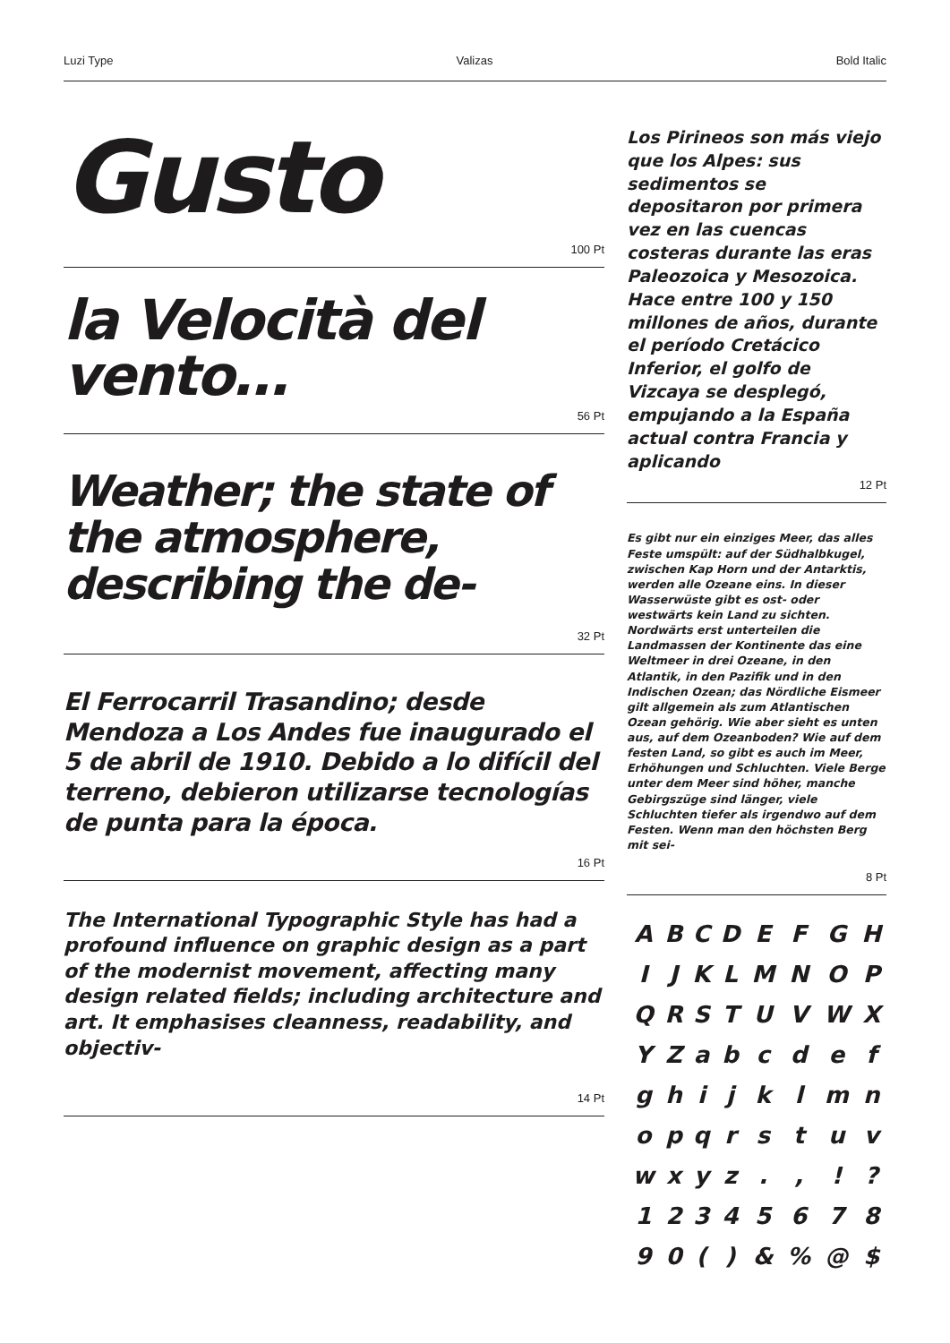Luzi Type Valizas Bold Italic
Gusto
100 Pt
la Velocità del vento…
56 Pt
Weather; the state of the atmosphere, describing the de-
32 Pt
El Ferrocarril Trasandino; desde Mendoza a Los Andes fue inaugurado el 5 de abril de 1910. Debido a lo difícil del terreno, debieron utilizarse tecnologías de punta para la época.
16 Pt
The International Typographic Style has had a profound influence on graphic design as a part of the modernist movement, affecting many design related fields; including architecture and art. It emphasises cleanness, readability, and objectiv-
14 Pt
Los Pirineos son más viejo que los Alpes: sus sedimentos se depositaron por primera vez en las cuencas costeras durante las eras Paleozoica y Mesozoica. Hace entre 100 y 150 millones de años, durante el período Cretácico Inferior, el golfo de Vizcaya se desplegó, empujando a la España actual contra Francia y aplicando
12 Pt
Es gibt nur ein einziges Meer, das alles Feste umspült: auf der Südhalbkugel, zwischen Kap Horn und der Antarktis, werden alle Ozeane eins. In dieser Wasserwüste gibt es ost- oder westwärts kein Land zu sichten. Nordwärts erst unterteilen die Landmassen der Kontinente das eine Weltmeer in drei Ozeane, in den Atlantik, in den Pazifik und in den Indischen Ozean; das Nördliche Eismeer gilt allgemein als zum Atlantischen Ozean gehörig. Wie aber sieht es unten aus, auf dem Ozeanboden? Wie auf dem festen Land, so gibt es auch im Meer, Erhöhungen und Schluchten. Viele Berge unter dem Meer sind höher, manche Gebirgszüge sind länger, viele Schluchten tiefer als irgendwo auf dem Festen. Wenn man den höchsten Berg mit sei-
8 Pt
| A | B | C | D | E | F | G | H |
| I | J | K | L | M | N | O | P |
| Q | R | S | T | U | V | W | X |
| Y | Z | a | b | c | d | e | f |
| g | h | i | j | k | l | m | n |
| o | p | q | r | s | t | u | v |
| w | x | y | z | . | , | ! | ? |
| 1 | 2 | 3 | 4 | 5 | 6 | 7 | 8 |
| 9 | 0 | ( | ) | & | % | @ | $ |